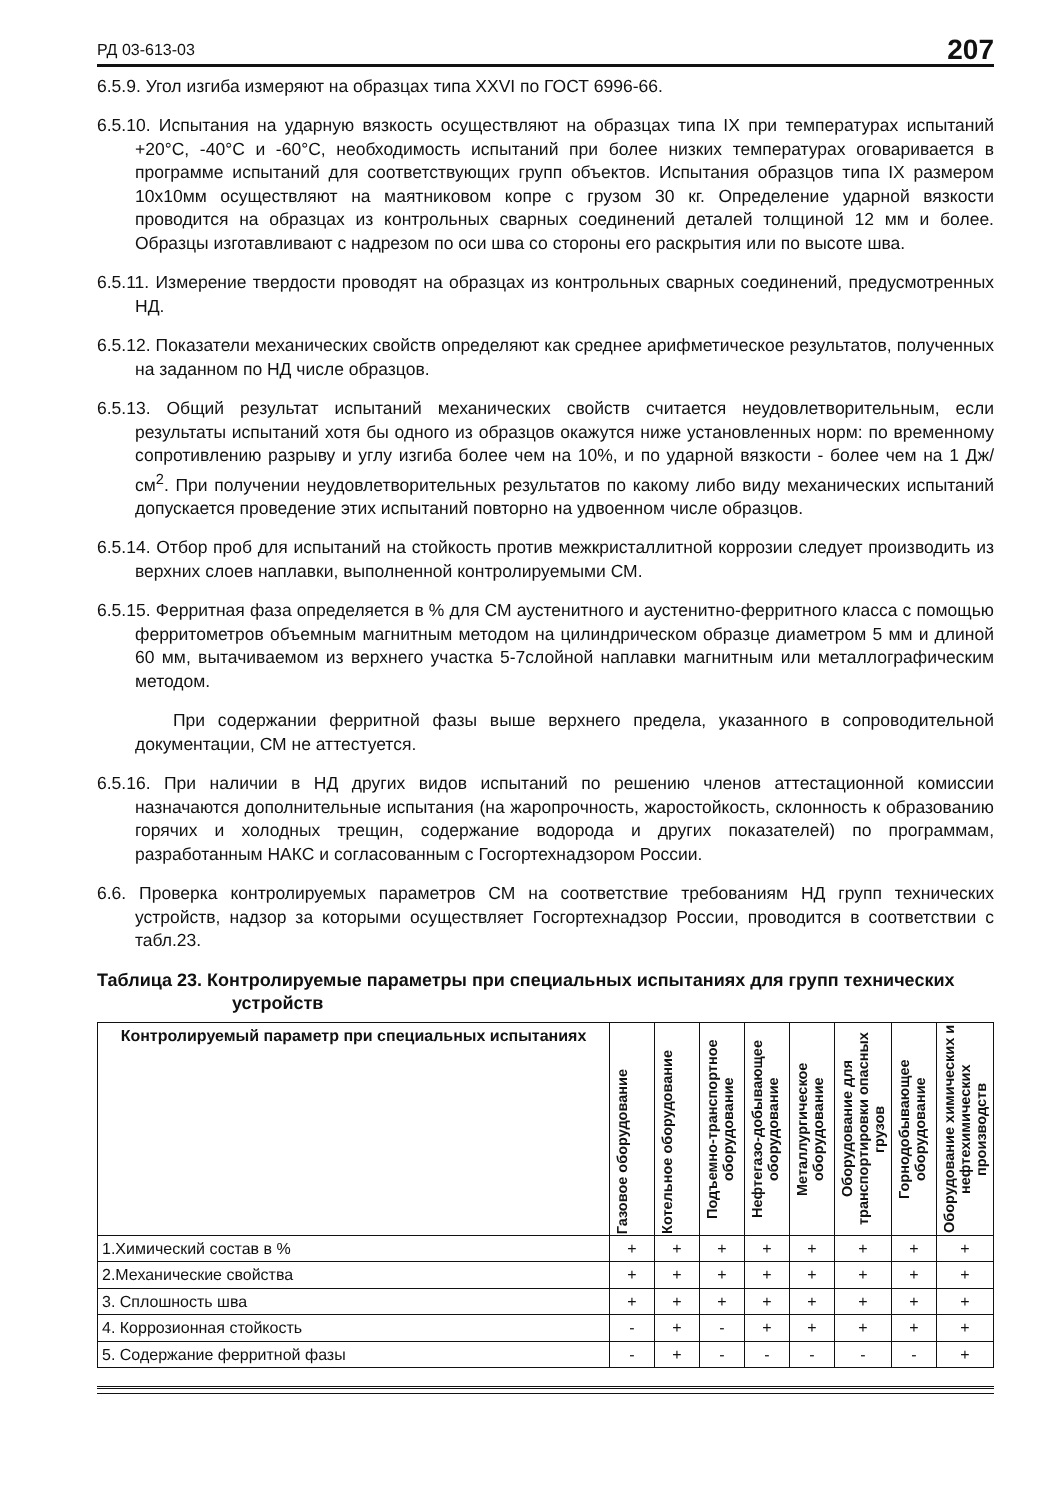РД 03-613-03 207
6.5.9. Угол изгиба измеряют на образцах типа XXVI по ГОСТ 6996-66.
6.5.10. Испытания на ударную вязкость осуществляют на образцах типа IX при температурах испытаний +20°С, -40°С и -60°С, необходимость испытаний при более низких температурах оговаривается в программе испытаний для соответствующих групп объектов. Испытания образцов типа IX размером 10х10мм осуществляют на маятниковом копре с грузом 30 кг. Определение ударной вязкости проводится на образцах из контрольных сварных соединений деталей толщиной 12 мм и более. Образцы изготавливают с надрезом по оси шва со стороны его раскрытия или по высоте шва.
6.5.11. Измерение твердости проводят на образцах из контрольных сварных соединений, предусмотренных НД.
6.5.12. Показатели механических свойств определяют как среднее арифметическое результатов, полученных на заданном по НД числе образцов.
6.5.13. Общий результат испытаний механических свойств считается неудовлетворительным, если результаты испытаний хотя бы одного из образцов окажутся ниже установленных норм: по временному сопротивлению разрыву и углу изгиба более чем на 10%, и по ударной вязкости - более чем на 1 Дж/см<sup>2</sup>. При получении неудовлетворительных результатов по какому либо виду механических испытаний допускается проведение этих испытаний повторно на удвоенном числе образцов.
6.5.14. Отбор проб для испытаний на стойкость против межкристаллитной коррозии следует производить из верхних слоев наплавки, выполненной контролируемыми СМ.
6.5.15. Ферритная фаза определяется в % для СМ аустенитного и аустенитно-ферритного класса с помощью ферритометров объемным магнитным методом на цилиндрическом образце диаметром 5 мм и длиной 60 мм, вытачиваемом из верхнего участка 5-7слойной наплавки магнитным или металлографическим методом.
При содержании ферритной фазы выше верхнего предела, указанного в сопроводительной документации, СМ не аттестуется.
6.5.16. При наличии в НД других видов испытаний по решению членов аттестационной комиссии назначаются дополнительные испытания (на жаропрочность, жаростойкость, склонность к образованию горячих и холодных трещин, содержание водорода и других показателей) по программам, разработанным НАКС и согласованным с Госгортехнадзором России.
6.6. Проверка контролируемых параметров СМ на соответствие требованиям НД групп технических устройств, надзор за которыми осуществляет Госгортехнадзор России, проводится в соответствии с табл.23.
Таблица 23. Контролируемые параметры при специальных испытаниях для групп технических устройств
| Контролируемый параметр при специальных испытаниях | Газовое оборудование | Котельное оборудование | Подъемно-транспортное оборудование | Нефтегазо-добывающее оборудование | Металлургическое оборудование | Оборудование для транспортировки опасных грузов | Горнодобывающее оборудование | Оборудование химических и нефтехимических производств |
| --- | --- | --- | --- | --- | --- | --- | --- | --- |
| 1.Химический состав в % | + | + | + | + | + | + | + | + |
| 2.Механические свойства | + | + | + | + | + | + | + | + |
| 3. Сплошность шва | + | + | + | + | + | + | + | + |
| 4. Коррозионная стойкость | - | + | - | + | + | + | + | + |
| 5. Содержание ферритной фазы | - | + | - | - | - | - | - | + |